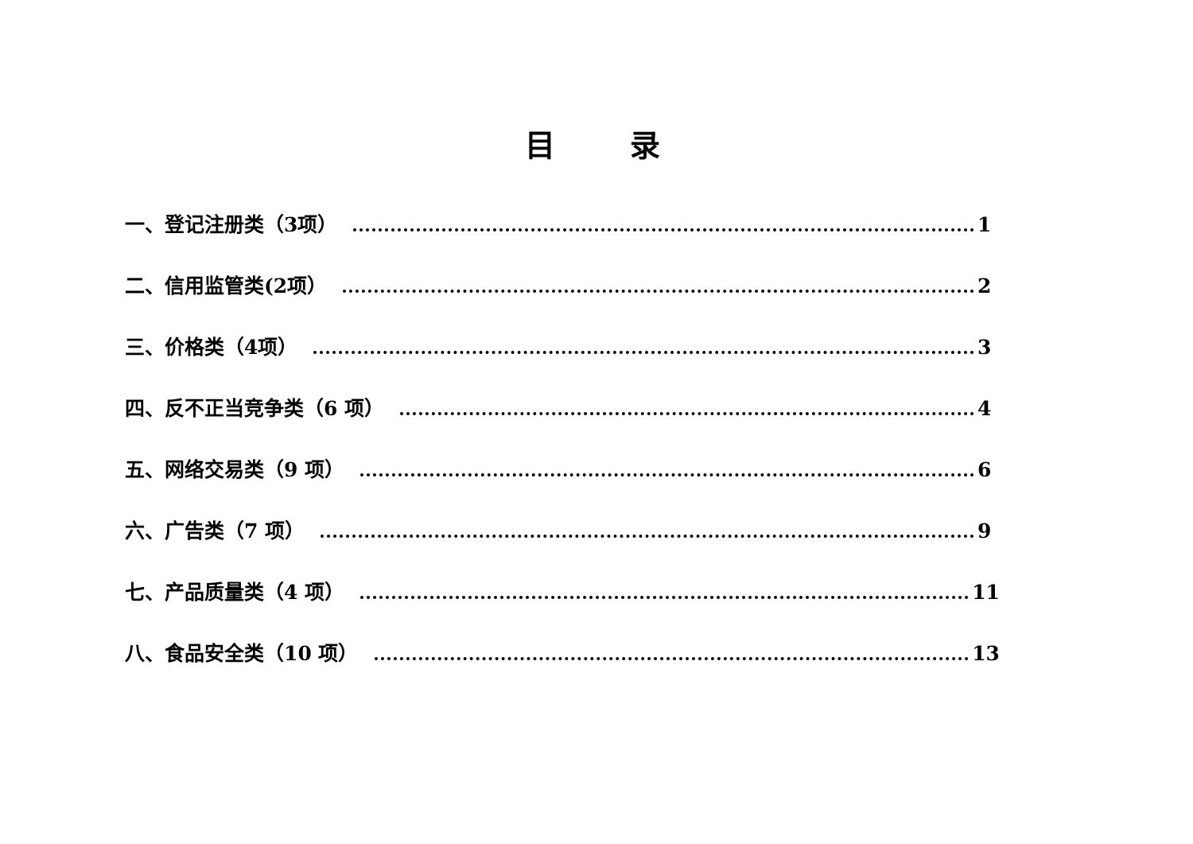目 录
一、登记注册类（3项） 1
二、信用监管类(2项） 2
三、价格类（4项） 3
四、反不正当竞争类（6 项） 4
五、网络交易类（9 项） 6
六、广告类（7 项） 9
七、产品质量类（4 项） 11
八、食品安全类（10 项） 13